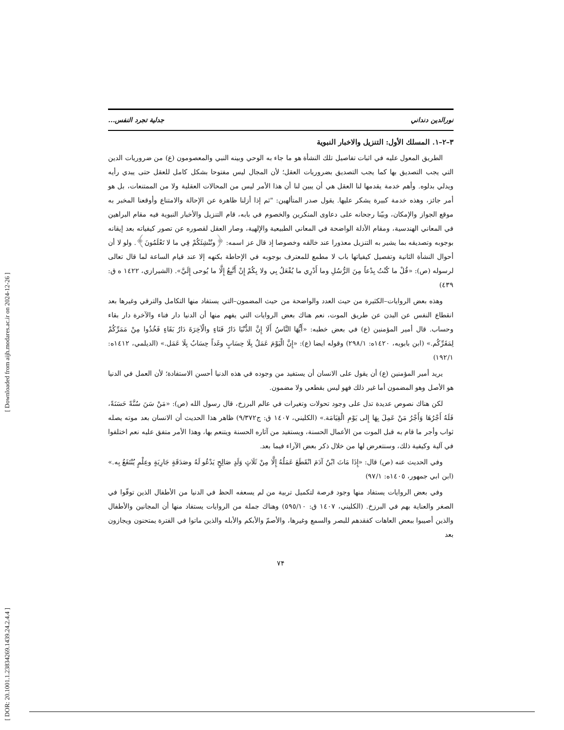[ Downloaded from aijh.modares.ac.ir on 2024-12-26 ]
[ DOR: 20.1001.1.23834269.1439.24.2.4.4 ]
نورالدين دنداني جدلية تجرد النفس...
٣–٢–١. المسلك الأول: التنزيل والاخبار النبوية
الطريق المعول عليه في اثبات تفاصيل تلك النشأة هو ما جاء به الوحي وبينه النبي والمعصومون (ع) من ضروريات الدين التي يجب التصديق بها كما يجب التصديق بضروريات العقل؛ لأن المجال ليس مفتوحا بشكل كامل للعقل حتى يبدي رأيه ويدلي بدلوه. وأهم خدمة يقدمها لنا العقل هي أن يبين لنا أن هذا الأمر ليس من المحالات العقلية ولا من الممتنعات، بل هو أمر جائز، وهذه خدمة كبيرة يشكر عليها. يقول صدر المتألهين: "ثم إذا أزلنا ظاهرة عن الإحالة والامتناع وأوقعنا المخبر به موقع الجواز والإمكان، وبيّنا رجحانه على دعاوى المنكرين والخصوم في بابه، قام التنزيل والأخبار النبوية فيه مقام البراهين في المعاني الهندسية، ومقام الأدلة الواضحة في المعاني الطبيعية والإلهية، وصار العقل لقصوره عن تصور كيفياته بعد إيقانه بوجوبه وتصديقه بما يشير به التنزيل معذورا عند خالقه وخصوصا إذ قال عز اسمه: ﴿ونُنْشِئَكُمْ فِي ما لا تَعْلَمُونَ﴾. ولو لا أن أحوال النشأة الثانية وتفصيل كيفياتها باب لا مطمع للمعترف بوجوبه في الإحاطة بكنهه إلا عند قيام الساعة لما قال تعالى لرسوله (ص): «قُلْ ما كُنْتُ بِدْعاً مِنَ الرُّسُلِ وما أَدْرِي ما يُفْعَلُ بِي ولا بِكُمْ إِنْ أَتَّبِعُ إِلَّا ما يُوحى إِلَيَّ». (الشيرازي، ١٤٢٢ ه ق: ٤٣٩)
وهذه بعض الروايات–الكثيرة من حيث العدد والواضحة من حيث المضمون–التي يستفاد منها التكامل والترقي وغيرها بعد انقطاع النفس عن البدن عن طريق الموت، نعم هناك بعض الروايات التي يفهم منها أن الدنيا دار فناء والآخرة دار بقاء وحساب. قال أمير المؤمنين (ع) في بعض خطبه: «أَيُّهَا النَّاسُ أَلَا إِنَّ الدُّنْيَا دَارُ فَنَاءٍ والْآخِرَةَ دَارُ بَقَاءٍ فَخُذُوا مِنْ مَمَرِّكُمْ لِمَقَرِّكُم.» (ابن بابويه، ١٤٢٠ه: ٢٩٨/١) وقوله ايضا (ع): «إِنَّ الْيَوْمَ عَمَلٌ بِلَا حِسَابٍ وغَداً حِسَابٌ بِلَا عَمَل.» (الديلمي، ١٤١٢ه: ١٩٢/١)
يريد أمير المؤمنين (ع) أن يقول على الانسان أن يستفيد من وجوده في هذه الدنيا أحسن الاستفادة؛ لأن العمل في الدنيا هو الأصل وهو المضمون أما غير ذلك فهو ليس بقطعي ولا مضمون.
لكن هناك نصوص عديدة تدل على وجود تحولات وتغيرات في عالم البرزخ، قال رسول الله (ص): «مَنْ سَنَ سُنَّةً حَسَنَةً، فَلَهُ أَجْرُهَا وَأَجْرُ مَنْ عَمِلَ بِهَا إِلى يَوْمِ الْقِيَامَة.» (الكليني، ١٤٠٧ ق: ج٩/٣٧٢) ظاهر هذا الحديث أن الانسان بعد موته يصله ثواب وأجر ما قام به قبل الموت من الأعمال الحسنة، ويستفيد من آثاره الحسنة ويتنعم بها، وهذا الأمر متفق عليه نعم اختلفوا في آلية وكيفية ذلك، وسنتعرض لها من خلال ذكر بعض الآراء فيما بعد.
وفي الحديث عنه (ص) قال: «إِذَا مَاتَ ابْنُ آدَمَ انْقَطَعَ عَمَلُهُ إِلَّا مِنْ ثَلَاثٍ وَلَدٍ صَالِحٍ يَدْعُو لَهُ وصَدَقَةٍ جَارِيَةٍ وعِلْمٍ يُنْتَفَعُ بِه.» (ابن ابي جمهور، ١٤٠٥ه: ٩٧/١)
وفي بعض الروايات يستفاد منها وجود فرصة لتكميل تربية من لم يسعفه الحظ في الدنيا من الأطفال الذين توفّوا في الصغر والعناية بهم في البرزخ. (الكليني، ١٤٠٧ ق: ٥٩٥/١٠) وهناك جملة من الروايات يستفاد منها أن المجانين والأطفال والذين أصيبوا ببعض العاهات كفقدهم للبصر والسمع وغيرها، والأصمّ والأبكم والأبله والذين ماتوا في الفترة يمتحنون ويجازون بعد
٧۴